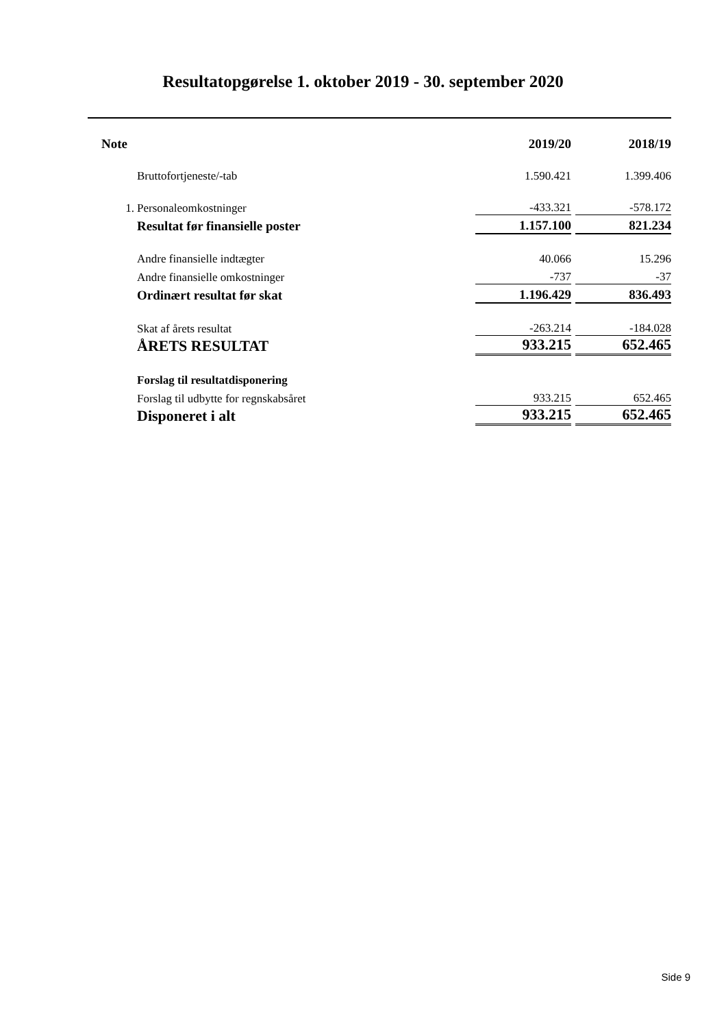Resultatopgørelse 1. oktober 2019 - 30. september 2020
| Note | | 2019/20 | | 2018/19 |
| | Bruttofortjeneste/-tab | 1.590.421 | | 1.399.406 |
| 1. | Personaleomkostninger | -433.321 | | -578.172 |
| | Resultat før finansielle poster | 1.157.100 | | 821.234 |
| | Andre finansielle indtægter | 40.066 | | 15.296 |
| | Andre finansielle omkostninger | -737 | | -37 |
| | Ordinært resultat før skat | 1.196.429 | | 836.493 |
| | Skat af årets resultat | -263.214 | | -184.028 |
| | ÅRETS RESULTAT | 933.215 | | 652.465 |
| | Forslag til resultatdisponering | | | |
| | Forslag til udbytte for regnskabsåret | 933.215 | | 652.465 |
| | Disponeret i alt | 933.215 | | 652.465 |
Side 9